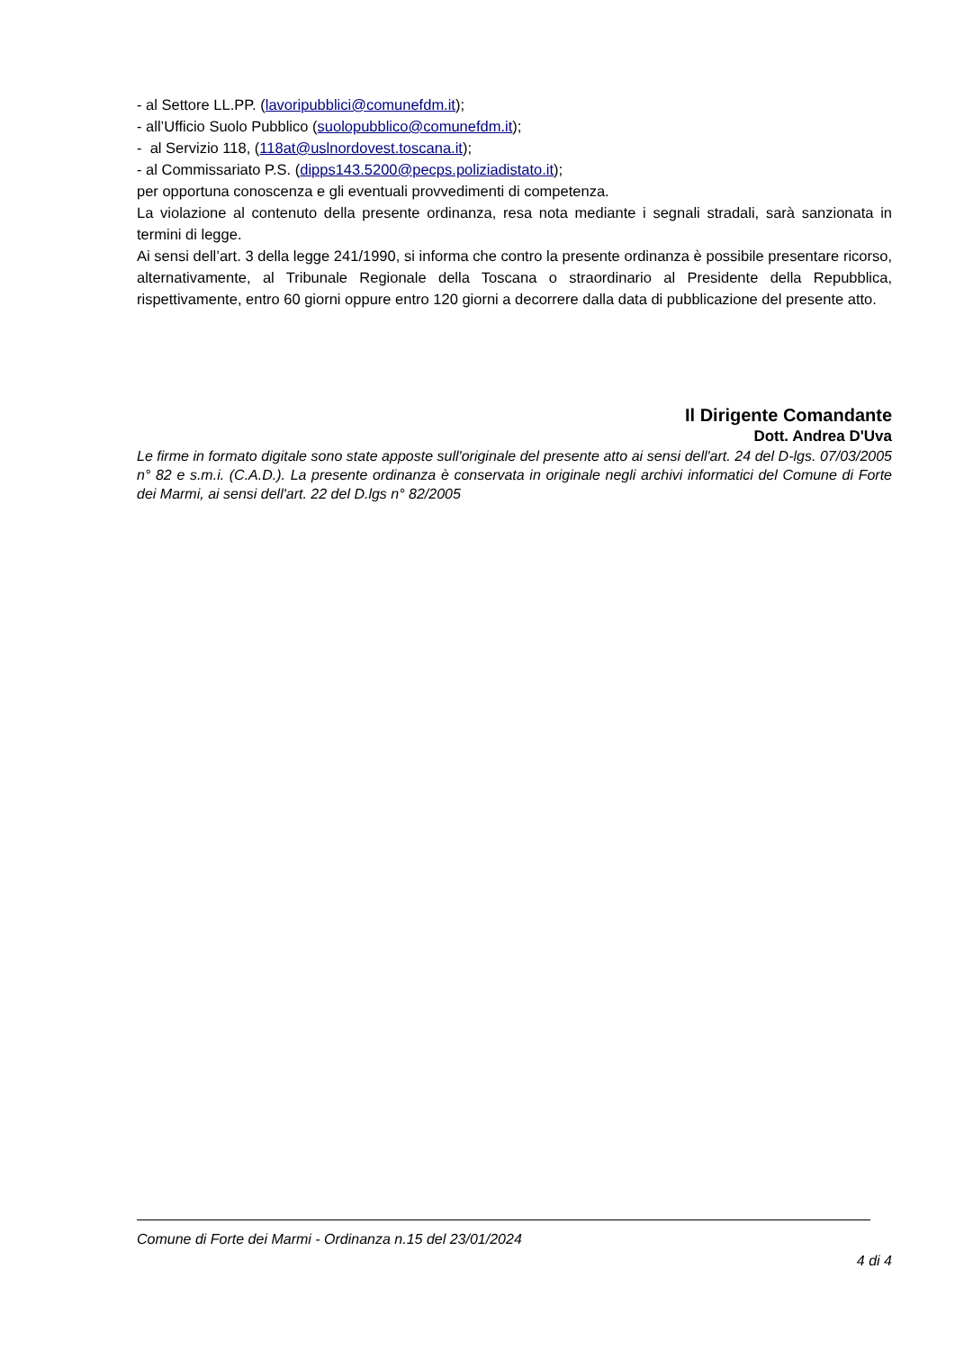- al Settore LL.PP. (lavoripubblici@comunefdm.it);
- all’Ufficio Suolo Pubblico (suolopubblico@comunefdm.it);
- al Servizio 118, (118at@uslnordovest.toscana.it);
- al Commissariato P.S. (dipps143.5200@pecps.poliziadistato.it);
per opportuna conoscenza e gli eventuali provvedimenti di competenza.
La violazione al contenuto della presente ordinanza, resa nota mediante i segnali stradali, sarà sanzionata in termini di legge.
Ai sensi dell’art. 3 della legge 241/1990, si informa che contro la presente ordinanza è possibile presentare ricorso, alternativamente, al Tribunale Regionale della Toscana o straordinario al Presidente della Repubblica, rispettivamente, entro 60 giorni oppure entro 120 giorni a decorrere dalla data di pubblicazione del presente atto.
Il Dirigente Comandante
Dott. Andrea D'Uva
Le firme in formato digitale sono state apposte sull'originale del presente atto ai sensi dell'art. 24 del D-lgs. 07/03/2005 n° 82 e s.m.i. (C.A.D.). La presente ordinanza è conservata in originale negli archivi informatici del Comune di Forte dei Marmi, ai sensi dell'art. 22 del D.lgs n° 82/2005
Comune di Forte dei Marmi - Ordinanza n.15 del 23/01/2024
4 di 4